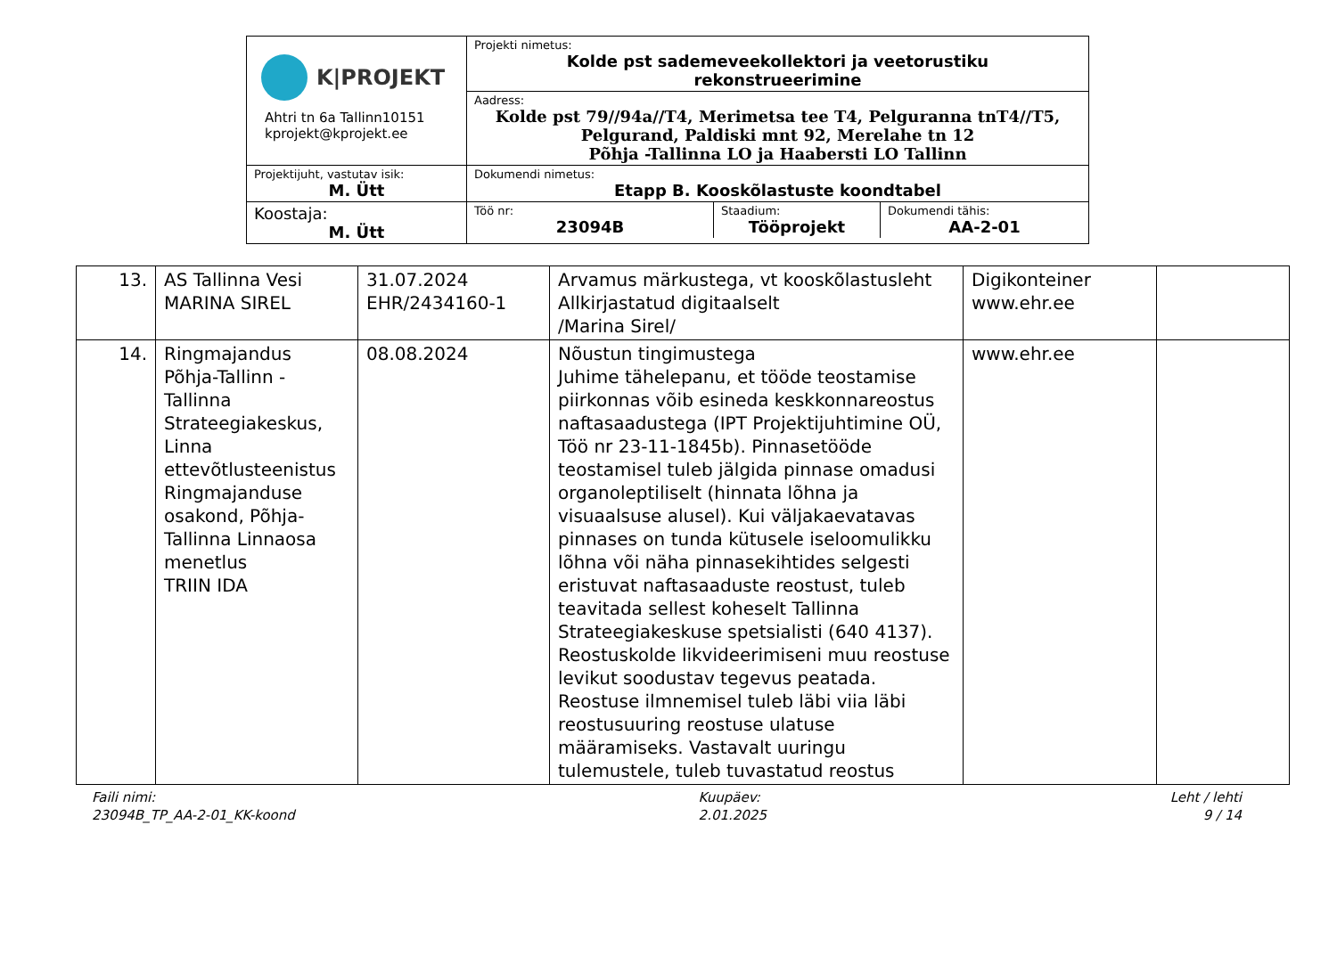| K/PROJEKT Ahtri tn 6a Tallinn10151 kprojekt@kprojekt.ee | Projekti nimetus: Kolde pst sademeveekollektori ja veetorustiku rekonstrueerimine |
| | Aadress: Kolde pst 79//94a//T4, Merimetsa tee T4, Pelguranna tnT4//T5, Pelgurand, Paldiski mnt 92, Merelahe tn 12 Põhja -Tallinna LO ja Haabersti LO Tallinn |
| Projektijuht, vastutav isik: M. Ütt | Dokumendi nimetus: Etapp B. Kooskõlastuste koondtabel |
| Koostaja: M. Ütt | / Töö nr: 23094B / Staadium: Tööprojekt / Dokumendi tähis: AA-2-01 / |
| 13. | AS Tallinna Vesi MARINA SIREL | 31.07.2024 EHR/2434160-1 | Arvamus märkustega, vt kooskõlastusleht Allkirjastatud digitaalselt /Marina Sirel/ | Digikonteiner www.ehr.ee | |
| 14. | Ringmajandus Põhja-Tallinn - Tallinna Strateegiakeskus, Linna ettevõtlusteenistus Ringmajanduse osakond, Põhja-Tallinna Linnaosa menetlus TRIIN IDA | 08.08.2024 | Nõustun tingimustega Juhime tähelepanu, et tööde teostamise piirkonnas võib esineda keskkonnareostus naftasaadustega (IPT Projektijuhtimine OÜ, Töö nr 23-11-1845b). Pinnasetööde teostamisel tuleb jälgida pinnase omadusi organoleptiliselt (hinnata lõhna ja visuaalsuse alusel). Kui väljakaevatavas pinnases on tunda kütusele iseloomulikku lõhna või näha pinnasekihtides selgesti eristuvat naftasaaduste reostust, tuleb teavitada sellest koheselt Tallinna Strateegiakeskuse spetsialisti (640 4137). Reostuskolde likvideerimiseni muu reostuse levikut soodustav tegevus peatada. Reostuse ilmnemisel tuleb läbi viia läbi reostusuuring reostuse ulatuse määramiseks. Vastavalt uuringu tulemustele, tuleb tuvastatud reostus | www.ehr.ee | |
Faili nimi:
23094B_TP_AA-2-01_KK-koond
Kuupäev:
2.01.2025
Leht / lehti
9 / 14